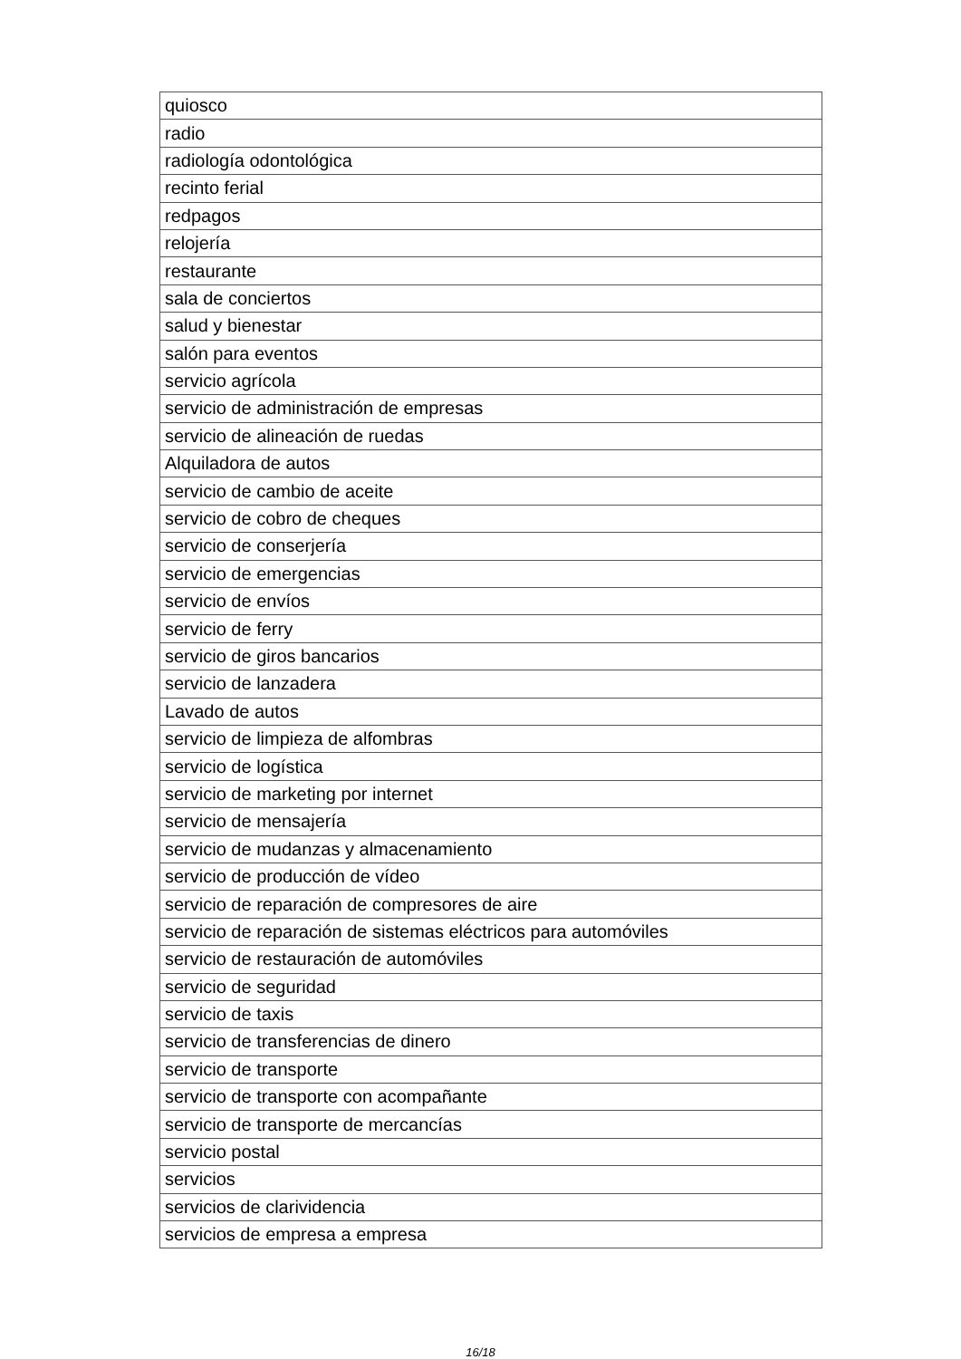| quiosco |
| radio |
| radiología odontológica |
| recinto ferial |
| redpagos |
| relojería |
| restaurante |
| sala de conciertos |
| salud y bienestar |
| salón para eventos |
| servicio agrícola |
| servicio de administración de empresas |
| servicio de alineación de ruedas |
| Alquiladora de autos |
| servicio de cambio de aceite |
| servicio de cobro de cheques |
| servicio de conserjería |
| servicio de emergencias |
| servicio de envíos |
| servicio de ferry |
| servicio de giros bancarios |
| servicio de lanzadera |
| Lavado de autos |
| servicio de limpieza de alfombras |
| servicio de logística |
| servicio de marketing por internet |
| servicio de mensajería |
| servicio de mudanzas y almacenamiento |
| servicio de producción de vídeo |
| servicio de reparación de compresores de aire |
| servicio de reparación de sistemas eléctricos para automóviles |
| servicio de restauración de automóviles |
| servicio de seguridad |
| servicio de taxis |
| servicio de transferencias de dinero |
| servicio de transporte |
| servicio de transporte con acompañante |
| servicio de transporte de mercancías |
| servicio postal |
| servicios |
| servicios de clarividencia |
| servicios de empresa a empresa |
16/18